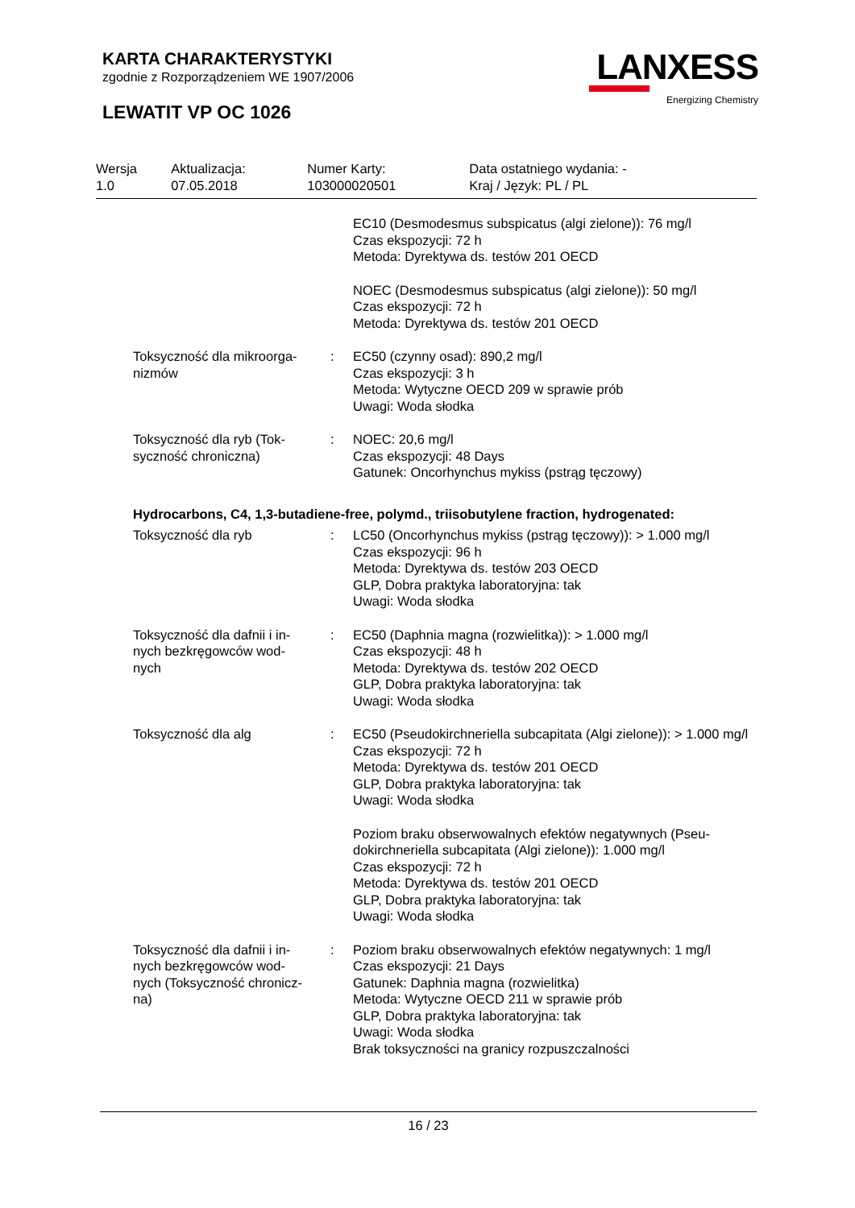KARTA CHARAKTERYSTYKI
zgodnie z Rozporządzeniem WE 1907/2006
LEWATIT VP OC 1026
LANXESS
Energizing Chemistry
| Wersja 1.0 | Aktualizacja: 07.05.2018 | Numer Karty: 103000020501 | Data ostatniego wydania: - Kraj / Język: PL / PL |
| | | EC10 (Desmodesmus subspicatus (algi zielone)): 76 mg/l Czas ekspozycji: 72 h Metoda: Dyrektywa ds. testów 201 OECD |
| | | NOEC (Desmodesmus subspicatus (algi zielone)): 50 mg/l Czas ekspozycji: 72 h Metoda: Dyrektywa ds. testów 201 OECD |
| Toksyczność dla mikroorga- nizmów | : | EC50 (czynny osad): 890,2 mg/l Czas ekspozycji: 3 h Metoda: Wytyczne OECD 209 w sprawie prób Uwagi: Woda słodka |
| Toksyczność dla ryb (Tok- syczność chroniczna) | : | NOEC: 20,6 mg/l Czas ekspozycji: 48 Days Gatunek: Oncorhynchus mykiss (pstrąg tęczowy) |
| Hydrocarbons, C4, 1,3-butadiene-free, polymd., triisobutylene fraction, hydrogenated: | | |
| Toksyczność dla ryb | : | LC50 (Oncorhynchus mykiss (pstrąg tęczowy)): > 1.000 mg/l Czas ekspozycji: 96 h Metoda: Dyrektywa ds. testów 203 OECD GLP, Dobra praktyka laboratoryjna: tak Uwagi: Woda słodka |
| Toksyczność dla dafnii i in- nych bezkręgowców wod- nych | : | EC50 (Daphnia magna (rozwielitka)): > 1.000 mg/l Czas ekspozycji: 48 h Metoda: Dyrektywa ds. testów 202 OECD GLP, Dobra praktyka laboratoryjna: tak Uwagi: Woda słodka |
| Toksyczność dla alg | : | EC50 (Pseudokirchneriella subcapitata (Algi zielone)): > 1.000 mg/l Czas ekspozycji: 72 h Metoda: Dyrektywa ds. testów 201 OECD GLP, Dobra praktyka laboratoryjna: tak Uwagi: Woda słodka |
| | | Poziom braku obserwowalnych efektów negatywnych (Pseu- dokirchneriella subcapitata (Algi zielone)): 1.000 mg/l Czas ekspozycji: 72 h Metoda: Dyrektywa ds. testów 201 OECD GLP, Dobra praktyka laboratoryjna: tak Uwagi: Woda słodka |
| Toksyczność dla dafnii i in- nych bezkręgowców wod- nych (Toksyczność chronicz- na) | : | Poziom braku obserwowalnych efektów negatywnych: 1 mg/l Czas ekspozycji: 21 Days Gatunek: Daphnia magna (rozwielitka) Metoda: Wytyczne OECD 211 w sprawie prób GLP, Dobra praktyka laboratoryjna: tak Uwagi: Woda słodka Brak toksyczności na granicy rozpuszczalności |
16 / 23